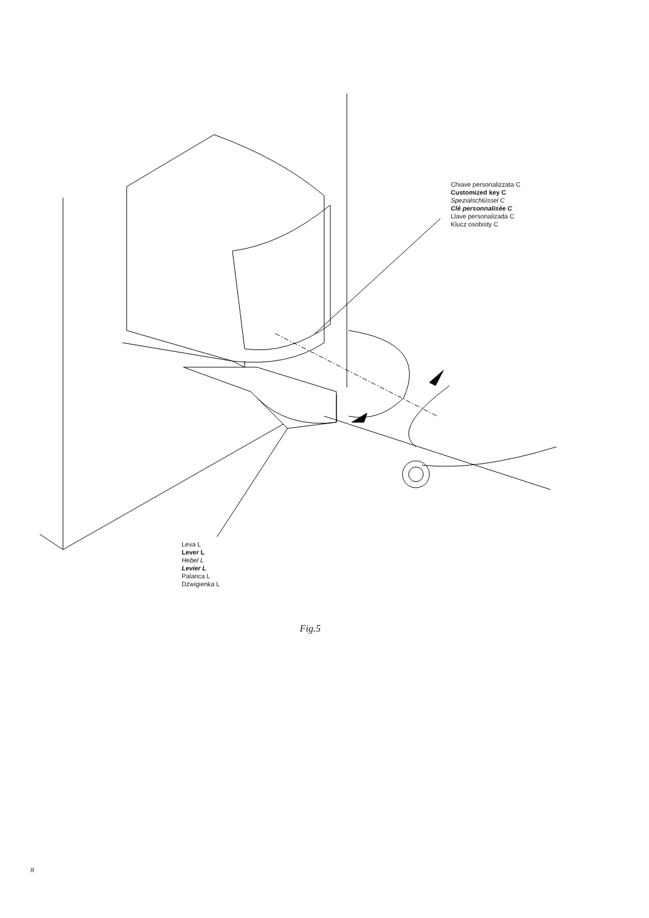Chiave personalizzata C
Customized key C
Spezialschlüssel C
Clé personnalisée C
Llave personalizada C
Klucz osobisty C
Leva L
Lever L
Hebel L
Levier L
Palanca L
Dźwigienka L
Fig.5
8